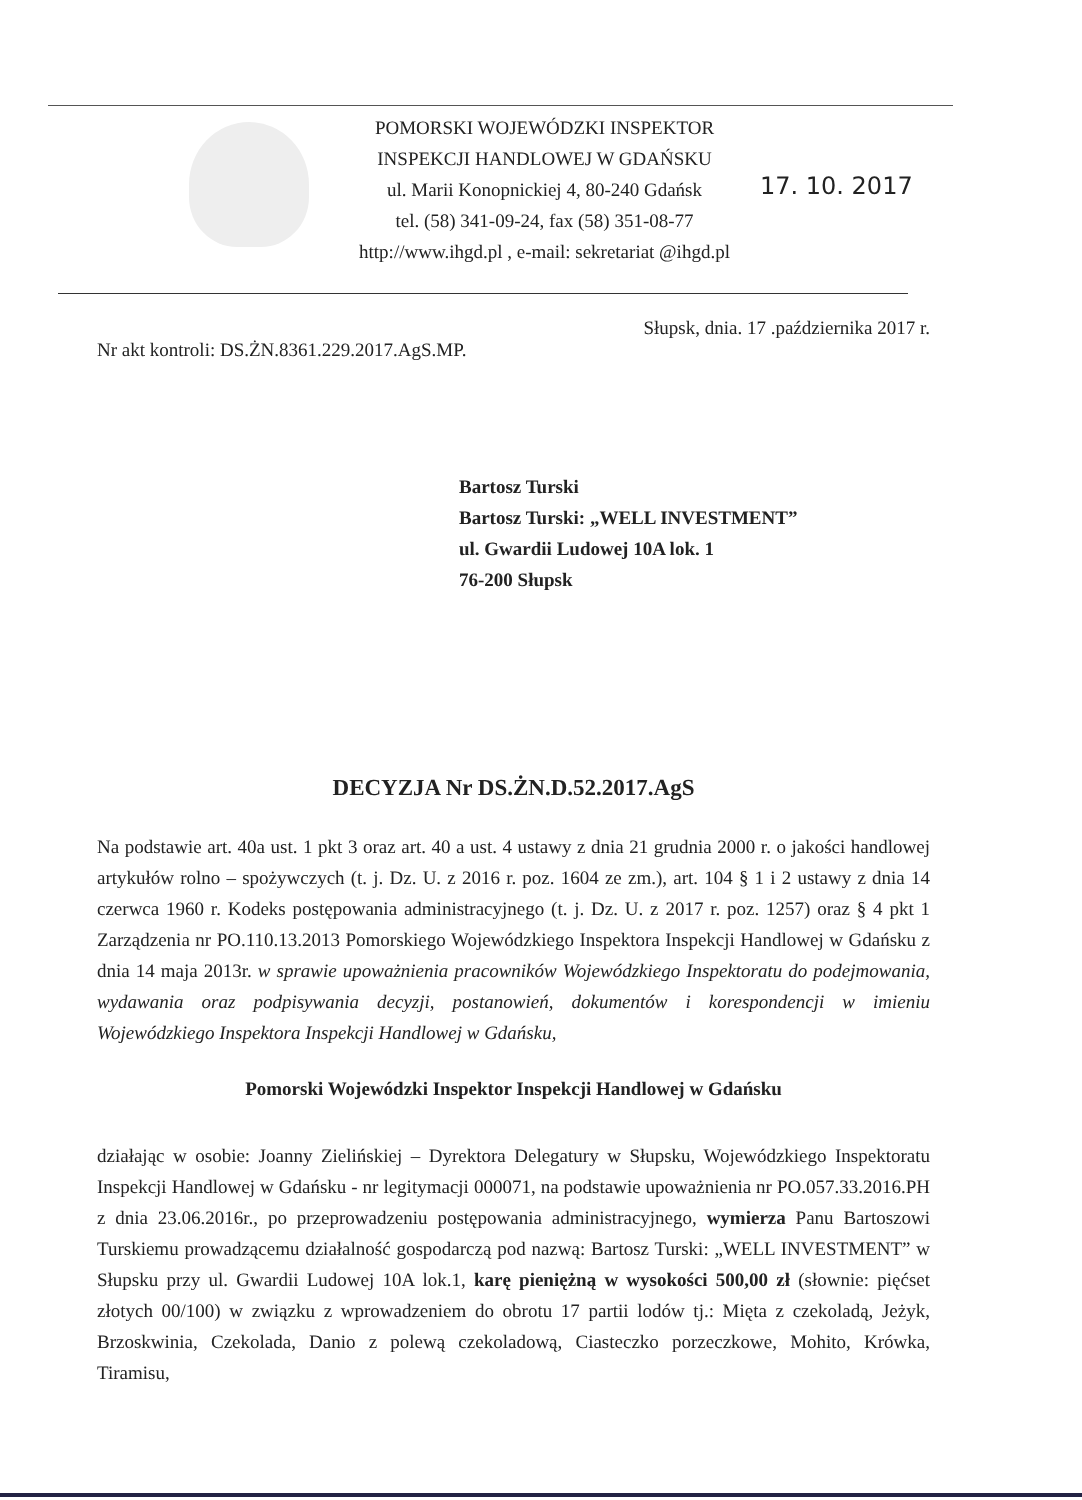POMORSKI WOJEWÓDZKI INSPEKTOR
INSPEKCJI HANDLOWEJ W GDAŃSKU
ul. Marii Konopnickiej 4, 80-240 Gdańsk
tel. (58) 341-09-24, fax (58) 351-08-77
http://www.ihgd.pl , e-mail: sekretariat @ihgd.pl
17. 10. 2017
Słupsk, dnia. 17 .października 2017 r.
Nr akt kontroli: DS.ŻN.8361.229.2017.AgS.MP.
Bartosz Turski
Bartosz Turski: „WELL INVESTMENT”
ul. Gwardii Ludowej 10A lok. 1
76-200 Słupsk
DECYZJA Nr DS.ŻN.D.52.2017.AgS
Na podstawie art. 40a ust. 1 pkt 3 oraz art. 40 a ust. 4 ustawy z dnia 21 grudnia 2000 r. o jakości handlowej artykułów rolno – spożywczych (t. j. Dz. U. z 2016 r. poz. 1604 ze zm.), art. 104 § 1 i 2 ustawy z dnia 14 czerwca 1960 r. Kodeks postępowania administracyjnego (t. j. Dz. U. z 2017 r. poz. 1257) oraz § 4 pkt 1 Zarządzenia nr PO.110.13.2013 Pomorskiego Wojewódzkiego Inspektora Inspekcji Handlowej w Gdańsku z dnia 14 maja 2013r. w sprawie upoważnienia pracowników Wojewódzkiego Inspektoratu do podejmowania, wydawania oraz podpisywania decyzji, postanowień, dokumentów i korespondencji w imieniu Wojewódzkiego Inspektora Inspekcji Handlowej w Gdańsku,
Pomorski Wojewódzki Inspektor Inspekcji Handlowej w Gdańsku
działając w osobie: Joanny Zielińskiej – Dyrektora Delegatury w Słupsku, Wojewódzkiego Inspektoratu Inspekcji Handlowej w Gdańsku - nr legitymacji 000071, na podstawie upoważnienia nr PO.057.33.2016.PH z dnia 23.06.2016r., po przeprowadzeniu postępowania administracyjnego, wymierza Panu Bartoszowi Turskiemu prowadzącemu działalność gospodarczą pod nazwą: Bartosz Turski: „WELL INVESTMENT” w Słupsku przy ul. Gwardii Ludowej 10A lok.1, karę pieniężną w wysokości 500,00 zł (słownie: pięćset złotych 00/100) w związku z wprowadzeniem do obrotu 17 partii lodów tj.: Mięta z czekoladą, Jeżyk, Brzoskwinia, Czekolada, Danio z polewą czekoladową, Ciasteczko porzeczkowe, Mohito, Krówka, Tiramisu,